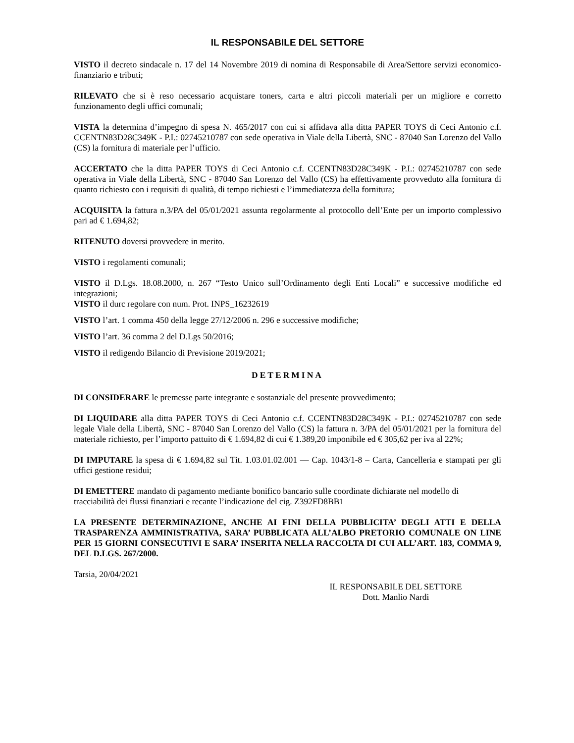IL RESPONSABILE DEL SETTORE
VISTO il decreto sindacale n. 17 del 14 Novembre 2019 di nomina di Responsabile di Area/Settore servizi economico-finanziario e tributi;
RILEVATO che si è reso necessario acquistare toners, carta e altri piccoli materiali per un migliore e corretto funzionamento degli uffici comunali;
VISTA la determina d’impegno di spesa N. 465/2017 con cui si affidava alla ditta PAPER TOYS di Ceci Antonio c.f. CCENTN83D28C349K - P.I.: 02745210787 con sede operativa in Viale della Libertà, SNC - 87040 San Lorenzo del Vallo (CS) la fornitura di materiale per l’ufficio.
ACCERTATO che la ditta PAPER TOYS di Ceci Antonio c.f. CCENTN83D28C349K - P.I.: 02745210787 con sede operativa in Viale della Libertà, SNC - 87040 San Lorenzo del Vallo (CS) ha effettivamente provveduto alla fornitura di quanto richiesto con i requisiti di qualità, di tempo richiesti e l’immediatezza della fornitura;
ACQUISITA la fattura n.3/PA del 05/01/2021 assunta regolarmente al protocollo dell’Ente per un importo complessivo pari ad € 1.694,82;
RITENUTO doversi provvedere in merito.
VISTO i regolamenti comunali;
VISTO il D.Lgs. 18.08.2000, n. 267 “Testo Unico sull’Ordinamento degli Enti Locali” e successive modifiche ed integrazioni;
VISTO il durc regolare con num. Prot. INPS_16232619
VISTO l’art. 1 comma 450 della legge 27/12/2006 n. 296 e successive modifiche;
VISTO l’art. 36 comma 2 del D.Lgs 50/2016;
VISTO il redigendo Bilancio di Previsione 2019/2021;
DETERMINA
DI CONSIDERARE le premesse parte integrante e sostanziale del presente provvedimento;
DI LIQUIDARE alla ditta PAPER TOYS di Ceci Antonio c.f. CCENTN83D28C349K - P.I.: 02745210787 con sede legale Viale della Libertà, SNC - 87040 San Lorenzo del Vallo (CS) la fattura n. 3/PA del 05/01/2021 per la fornitura del materiale richiesto, per l’importo pattuito di € 1.694,82 di cui € 1.389,20 imponibile ed € 305,62 per iva al 22%;
DI IMPUTARE la spesa di € 1.694,82 sul Tit. 1.03.01.02.001 — Cap. 1043/1-8 – Carta, Cancelleria e stampati per gli uffici gestione residui;
DI EMETTERE mandato di pagamento mediante bonifico bancario sulle coordinate dichiarate nel modello di tracciabilità dei flussi finanziari e recante l’indicazione del cig. Z392FD8BB1
LA PRESENTE DETERMINAZIONE, ANCHE AI FINI DELLA PUBBLICITA’ DEGLI ATTI E DELLA TRASPARENZA AMMINISTRATIVA, SARA’ PUBBLICATA ALL’ALBO PRETORIO COMUNALE ON LINE PER 15 GIORNI CONSECUTIVI E SARA’ INSERITA NELLA RACCOLTA DI CUI ALL’ART. 183, COMMA 9, DEL D.LGS. 267/2000.
Tarsia, 20/04/2021
IL RESPONSABILE DEL SETTORE
Dott. Manlio Nardi